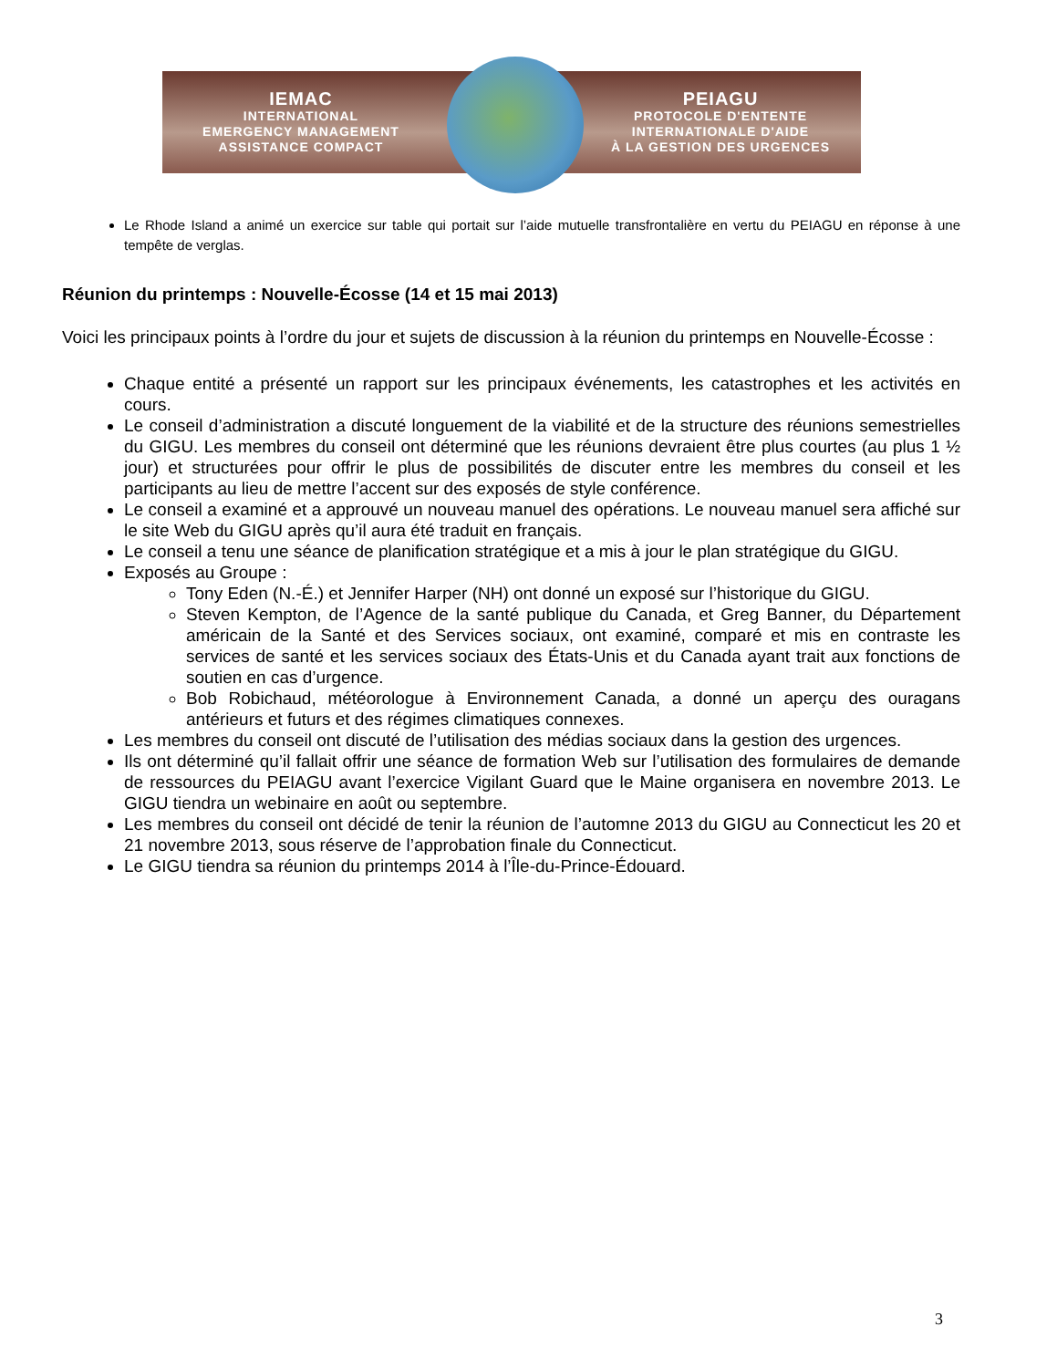IEMAC
INTERNATIONAL
EMERGENCY MANAGEMENT
ASSISTANCE COMPACT
PEIAGU
PROTOCOLE D'ENTENTE
INTERNATIONALE D'AIDE
À LA GESTION DES URGENCES
Le Rhode Island a animé un exercice sur table qui portait sur l’aide mutuelle transfrontalière en vertu du PEIAGU en réponse à une tempête de verglas.
Réunion du printemps : Nouvelle-Écosse (14 et 15 mai 2013)
Voici les principaux points à l’ordre du jour et sujets de discussion à la réunion du printemps en Nouvelle-Écosse :
Chaque entité a présenté un rapport sur les principaux événements, les catastrophes et les activités en cours.
Le conseil d’administration a discuté longuement de la viabilité et de la structure des réunions semestrielles du GIGU. Les membres du conseil ont déterminé que les réunions devraient être plus courtes (au plus 1 ½ jour) et structurées pour offrir le plus de possibilités de discuter entre les membres du conseil et les participants au lieu de mettre l’accent sur des exposés de style conférence.
Le conseil a examiné et a approuvé un nouveau manuel des opérations. Le nouveau manuel sera affiché sur le site Web du GIGU après qu’il aura été traduit en français.
Le conseil a tenu une séance de planification stratégique et a mis à jour le plan stratégique du GIGU.
Exposés au Groupe :
Tony Eden (N.-É.) et Jennifer Harper (NH) ont donné un exposé sur l’historique du GIGU.
Steven Kempton, de l’Agence de la santé publique du Canada, et Greg Banner, du Département américain de la Santé et des Services sociaux, ont examiné, comparé et mis en contraste les services de santé et les services sociaux des États-Unis et du Canada ayant trait aux fonctions de soutien en cas d’urgence.
Bob Robichaud, météorologue à Environnement Canada, a donné un aperçu des ouragans antérieurs et futurs et des régimes climatiques connexes.
Les membres du conseil ont discuté de l’utilisation des médias sociaux dans la gestion des urgences.
Ils ont déterminé qu’il fallait offrir une séance de formation Web sur l’utilisation des formulaires de demande de ressources du PEIAGU avant l’exercice Vigilant Guard que le Maine organisera en novembre 2013. Le GIGU tiendra un webinaire en août ou septembre.
Les membres du conseil ont décidé de tenir la réunion de l’automne 2013 du GIGU au Connecticut les 20 et 21 novembre 2013, sous réserve de l’approbation finale du Connecticut.
Le GIGU tiendra sa réunion du printemps 2014 à l’Île-du-Prince-Édouard.
3